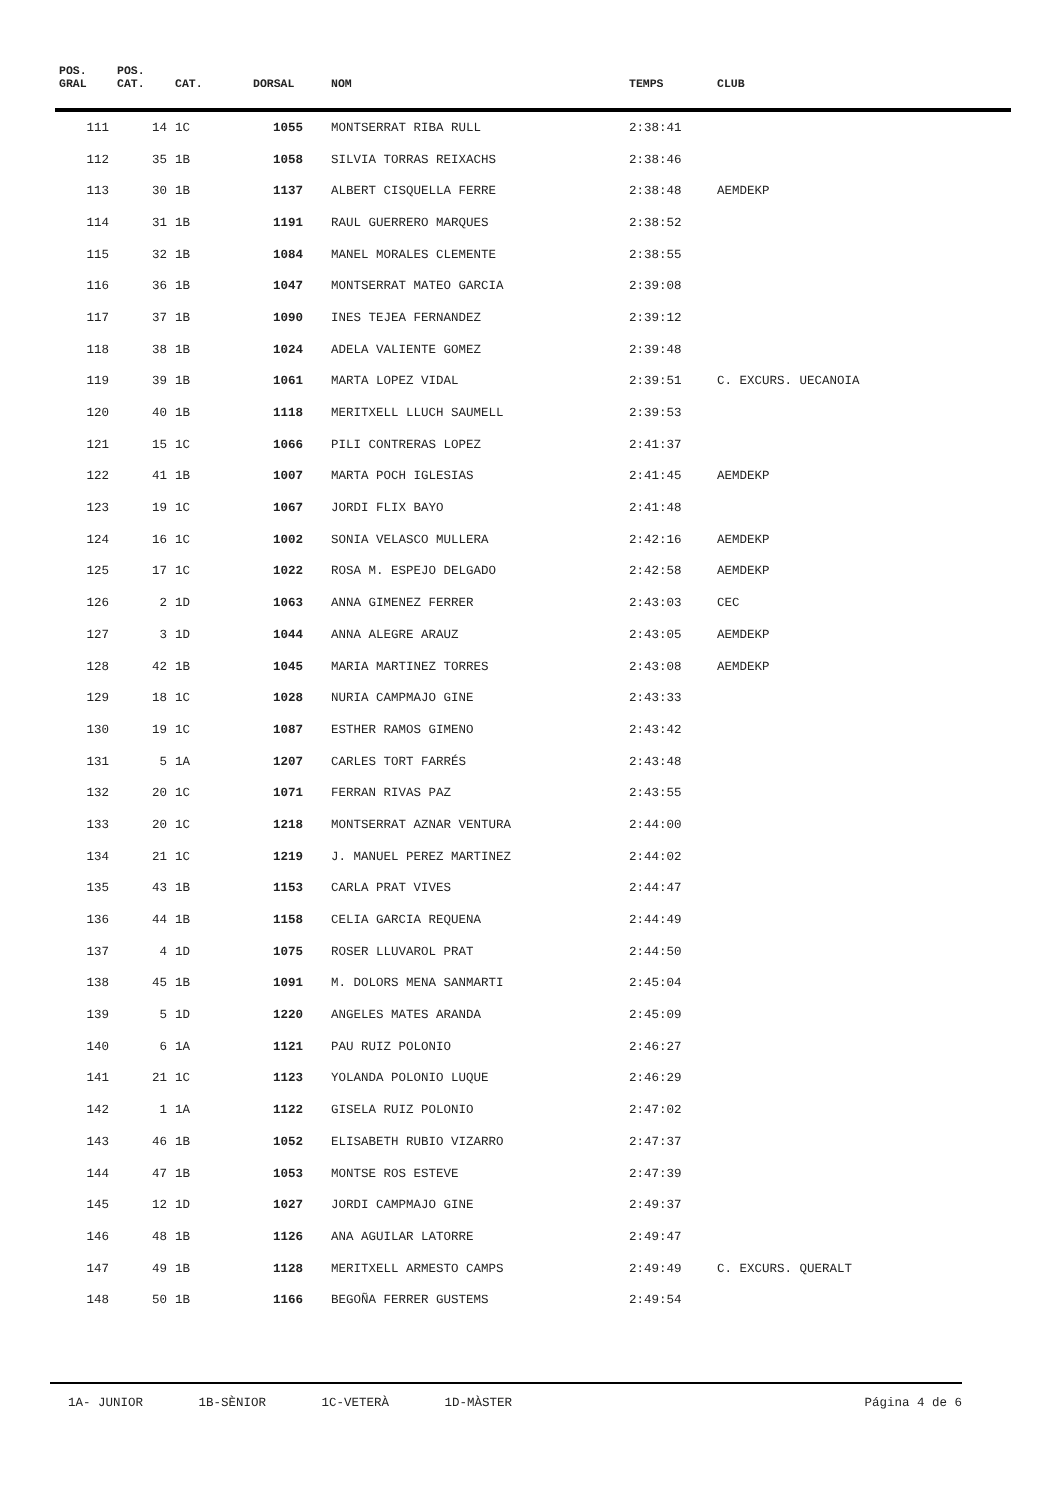| POS. GRAL | POS. CAT. | CAT. | DORSAL | NOM | TEMPS | CLUB |
| --- | --- | --- | --- | --- | --- | --- |
| 111 | 14 | 1C | 1055 | MONTSERRAT RIBA RULL | 2:38:41 | |
| 112 | 35 | 1B | 1058 | SILVIA TORRAS REIXACHS | 2:38:46 | |
| 113 | 30 | 1B | 1137 | ALBERT CISQUELLA FERRE | 2:38:48 | AEMDEKP |
| 114 | 31 | 1B | 1191 | RAUL GUERRERO MARQUES | 2:38:52 | |
| 115 | 32 | 1B | 1084 | MANEL MORALES CLEMENTE | 2:38:55 | |
| 116 | 36 | 1B | 1047 | MONTSERRAT MATEO GARCIA | 2:39:08 | |
| 117 | 37 | 1B | 1090 | INES TEJEA FERNANDEZ | 2:39:12 | |
| 118 | 38 | 1B | 1024 | ADELA VALIENTE GOMEZ | 2:39:48 | |
| 119 | 39 | 1B | 1061 | MARTA LOPEZ VIDAL | 2:39:51 | C. EXCURS. UECANOIA |
| 120 | 40 | 1B | 1118 | MERITXELL LLUCH SAUMELL | 2:39:53 | |
| 121 | 15 | 1C | 1066 | PILI CONTRERAS LOPEZ | 2:41:37 | |
| 122 | 41 | 1B | 1007 | MARTA POCH IGLESIAS | 2:41:45 | AEMDEKP |
| 123 | 19 | 1C | 1067 | JORDI FLIX BAYO | 2:41:48 | |
| 124 | 16 | 1C | 1002 | SONIA VELASCO MULLERA | 2:42:16 | AEMDEKP |
| 125 | 17 | 1C | 1022 | ROSA M. ESPEJO DELGADO | 2:42:58 | AEMDEKP |
| 126 | 2 | 1D | 1063 | ANNA GIMENEZ FERRER | 2:43:03 | CEC |
| 127 | 3 | 1D | 1044 | ANNA ALEGRE ARAUZ | 2:43:05 | AEMDEKP |
| 128 | 42 | 1B | 1045 | MARIA MARTINEZ TORRES | 2:43:08 | AEMDEKP |
| 129 | 18 | 1C | 1028 | NURIA CAMPMAJO GINE | 2:43:33 | |
| 130 | 19 | 1C | 1087 | ESTHER RAMOS GIMENO | 2:43:42 | |
| 131 | 5 | 1A | 1207 | CARLES TORT FARRÉS | 2:43:48 | |
| 132 | 20 | 1C | 1071 | FERRAN RIVAS PAZ | 2:43:55 | |
| 133 | 20 | 1C | 1218 | MONTSERRAT AZNAR VENTURA | 2:44:00 | |
| 134 | 21 | 1C | 1219 | J. MANUEL PEREZ MARTINEZ | 2:44:02 | |
| 135 | 43 | 1B | 1153 | CARLA PRAT VIVES | 2:44:47 | |
| 136 | 44 | 1B | 1158 | CELIA GARCIA REQUENA | 2:44:49 | |
| 137 | 4 | 1D | 1075 | ROSER LLUVAROL PRAT | 2:44:50 | |
| 138 | 45 | 1B | 1091 | M. DOLORS MENA SANMARTI | 2:45:04 | |
| 139 | 5 | 1D | 1220 | ANGELES MATES ARANDA | 2:45:09 | |
| 140 | 6 | 1A | 1121 | PAU RUIZ POLONIO | 2:46:27 | |
| 141 | 21 | 1C | 1123 | YOLANDA POLONIO LUQUE | 2:46:29 | |
| 142 | 1 | 1A | 1122 | GISELA RUIZ POLONIO | 2:47:02 | |
| 143 | 46 | 1B | 1052 | ELISABETH RUBIO VIZARRO | 2:47:37 | |
| 144 | 47 | 1B | 1053 | MONTSE ROS ESTEVE | 2:47:39 | |
| 145 | 12 | 1D | 1027 | JORDI CAMPMAJO GINE | 2:49:37 | |
| 146 | 48 | 1B | 1126 | ANA AGUILAR LATORRE | 2:49:47 | |
| 147 | 49 | 1B | 1128 | MERITXELL ARMESTO CAMPS | 2:49:49 | C. EXCURS. QUERALT |
| 148 | 50 | 1B | 1166 | BEGOÑA FERRER GUSTEMS | 2:49:54 | |
1A- JUNIOR 1B-SÈNIOR 1C-VETERÀ 1D-MÀSTER
Página 4 de 6